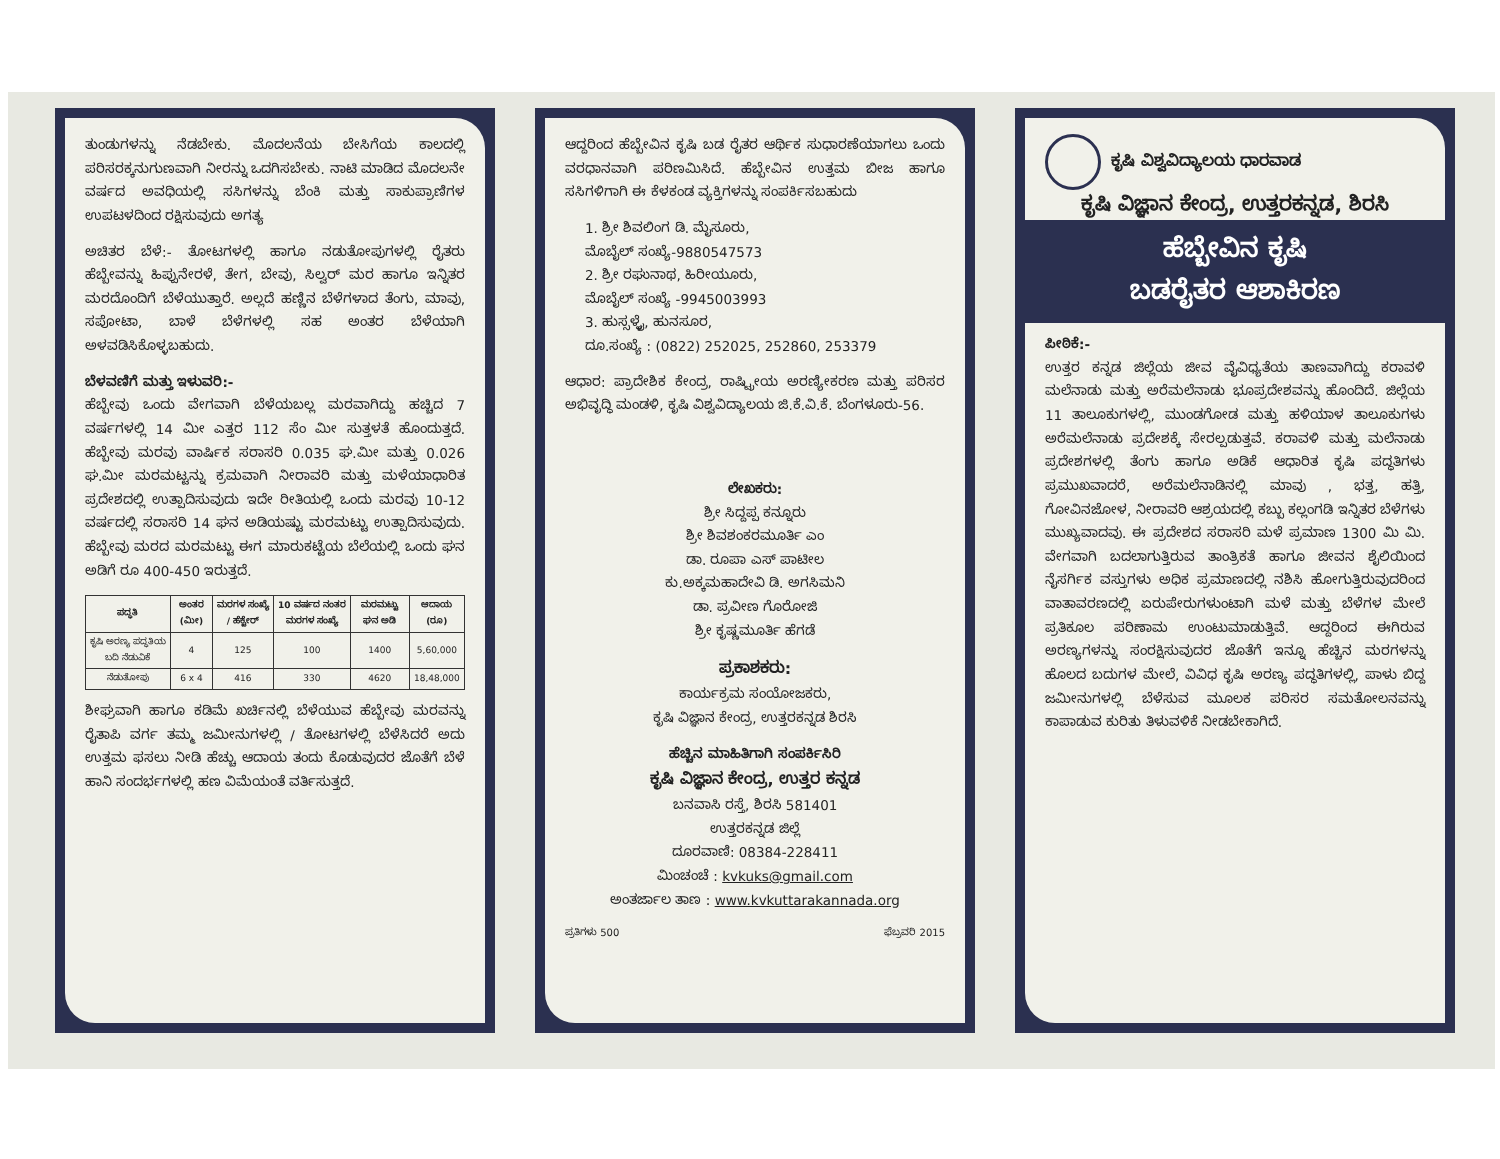ತುಂಡುಗಳನ್ನು ನೆಡಬೇಕು. ಮೊದಲನೆಯ ಬೇಸಿಗೆಯ ಕಾಲದಲ್ಲಿ ಪರಿಸರಕ್ಕನುಗುಣವಾಗಿ ನೀರನ್ನು ಒದಗಿಸಬೇಕು. ನಾಟಿ ಮಾಡಿದ ಮೊದಲನೇ ವರ್ಷದ ಅವಧಿಯಲ್ಲಿ ಸಸಿಗಳನ್ನು ಬೆಂಕಿ ಮತ್ತು ಸಾಕುಪ್ರಾಣಿಗಳ ಉಪಟಳದಿಂದ ರಕ್ಷಿಸುವುದು ಅಗತ್ಯ
ಅಚಿತರ ಬೆಳೆ:- ತೋಟಗಳಲ್ಲಿ ಹಾಗೂ ನಡುತೋಪುಗಳಲ್ಲಿ ರೈತರು ಹೆಬ್ಬೇವನ್ನು ಹಿಪ್ಪುನೇರಳೆ, ತೇಗ, ಬೇವು, ಸಿಲ್ವರ್ ಮರ ಹಾಗೂ ಇನ್ನಿತರ ಮರದೊಂದಿಗೆ ಬೆಳೆಯುತ್ತಾರೆ. ಅಲ್ಲದೆ ಹಣ್ಣಿನ ಬೆಳೆಗಳಾದ ತೆಂಗು, ಮಾವು, ಸಪೋಟಾ, ಬಾಳೆ ಬೆಳೆಗಳಲ್ಲಿ ಸಹ ಅಂತರ ಬೆಳೆಯಾಗಿ ಅಳವಡಿಸಿಕೊಳ್ಳಬಹುದು.
ಬೆಳವಣಿಗೆ ಮತ್ತು ಇಳುವರಿ:-
ಹೆಬ್ಬೇವು ಒಂದು ವೇಗವಾಗಿ ಬೆಳೆಯಬಲ್ಲ ಮರವಾಗಿದ್ದು ಹಚ್ಚಿದ 7 ವರ್ಷಗಳಲ್ಲಿ 14 ಮೀ ಎತ್ತರ 112 ಸೆಂ ಮೀ ಸುತ್ತಳತೆ ಹೊಂದುತ್ತದೆ. ಹೆಬ್ಬೇವು ಮರವು ವಾರ್ಷಿಕ ಸರಾಸರಿ 0.035 ಘ.ಮೀ ಮತ್ತು 0.026 ಘ.ಮೀ ಮರಮಟ್ಟನ್ನು ಕ್ರಮವಾಗಿ ನೀರಾವರಿ ಮತ್ತು ಮಳೆಯಾಧಾರಿತ ಪ್ರದೇಶದಲ್ಲಿ ಉತ್ಪಾದಿಸುವುದು ಇದೇ ರೀತಿಯಲ್ಲಿ ಒಂದು ಮರವು 10-12 ವರ್ಷದಲ್ಲಿ ಸರಾಸರಿ 14 ಘನ ಅಡಿಯಷ್ಟು ಮರಮಟ್ಟು ಉತ್ಪಾದಿಸುವುದು. ಹೆಬ್ಬೇವು ಮರದ ಮರಮಟ್ಟು ಈಗ ಮಾರುಕಟ್ಟೆಯ ಬೆಲೆಯಲ್ಲಿ ಒಂದು ಘನ ಅಡಿಗೆ ರೂ 400-450 ಇರುತ್ತದೆ.
| ಪದ್ಧತಿ | ಅಂತರ (ಮೀ) | ಮರಗಳ ಸಂಖ್ಯೆ / ಹೆಕ್ಟೇರ್ | 10 ವರ್ಷದ ನಂತರ ಮರಗಳ ಸಂಖ್ಯೆ | ಮರಮಟ್ಟು ಘನ ಅಡಿ | ಆದಾಯ (ರೂ) |
| --- | --- | --- | --- | --- | --- |
| ಕೃಷಿ ಅರಣ್ಯ ಪದ್ಧತಿಯ ಬದಿ ನೆಡುವಿಕೆ | 4 | 125 | 100 | 1400 | 5,60,000 |
| ನೆಡುತೋಪು | 6 x 4 | 416 | 330 | 4620 | 18,48,000 |
ಶೀಘ್ರವಾಗಿ ಹಾಗೂ ಕಡಿಮೆ ಖರ್ಚಿನಲ್ಲಿ ಬೆಳೆಯುವ ಹೆಬ್ಬೇವು ಮರವನ್ನು ರೈತಾಪಿ ವರ್ಗ ತಮ್ಮ ಜಮೀನುಗಳಲ್ಲಿ / ತೋಟಗಳಲ್ಲಿ ಬೆಳೆಸಿದರೆ ಅದು ಉತ್ತಮ ಫಸಲು ನೀಡಿ ಹೆಚ್ಚು ಆದಾಯ ತಂದು ಕೊಡುವುದರ ಜೊತೆಗೆ ಬೆಳೆ ಹಾನಿ ಸಂದರ್ಭಗಳಲ್ಲಿ ಹಣ ವಿಮೆಯಂತೆ ವರ್ತಿಸುತ್ತದೆ.
ಆದ್ದರಿಂದ ಹೆಬ್ಬೇವಿನ ಕೃಷಿ ಬಡ ರೈತರ ಆರ್ಥಿಕ ಸುಧಾರಣೆಯಾಗಲು ಒಂದು ವರಧಾನವಾಗಿ ಪರಿಣಮಿಸಿದೆ. ಹೆಬ್ಬೇವಿನ ಉತ್ತಮ ಬೀಜ ಹಾಗೂ ಸಸಿಗಳಿಗಾಗಿ ಈ ಕೆಳಕಂಡ ವ್ಯಕ್ತಿಗಳನ್ನು ಸಂಪರ್ಕಿಸಬಹುದು
1. ಶ್ರೀ ಶಿವಲಿಂಗ ಡಿ. ಮೈಸೂರು,
ಮೊಬೈಲ್ ಸಂಖ್ಯೆ-9880547573
2. ಶ್ರೀ ರಘುನಾಥ, ಹಿರೀಯೂರು,
ಮೊಬೈಲ್ ಸಂಖ್ಯೆ -9945003993
3. ಹುಸ್ಸಳ್ಳೈ, ಹುನಸೂರ,
ದೂ.ಸಂಖ್ಯೆ : (0822) 252025, 252860, 253379
ಆಧಾರ: ಪ್ರಾದೇಶಿಕ ಕೇಂದ್ರ, ರಾಷ್ಟ್ರೀಯ ಅರಣ್ಯೀಕರಣ ಮತ್ತು ಪರಿಸರ ಅಭಿವೃದ್ಧಿ ಮಂಡಳಿ, ಕೃಷಿ ವಿಶ್ವವಿದ್ಯಾಲಯ ಜಿ.ಕೆ.ವಿ.ಕೆ. ಬೆಂಗಳೂರು-56.
ಲೇಖಕರು:
ಶ್ರೀ ಸಿದ್ದಪ್ಪ ಕನ್ನೂರು
ಶ್ರೀ ಶಿವಶಂಕರಮೂರ್ತಿ ಎಂ
ಡಾ. ರೂಪಾ ಎಸ್ ಪಾಟೀಲ
ಕು.ಅಕ್ಕಮಹಾದೇವಿ ಡಿ. ಅಗಸಿಮನಿ
ಡಾ. ಪ್ರವೀಣ ಗೊರೋಜಿ
ಶ್ರೀ ಕೃಷ್ಣಮೂರ್ತಿ ಹೆಗಡೆ
ಪ್ರಕಾಶಕರು:
ಕಾರ್ಯಕ್ರಮ ಸಂಯೋಜಕರು,
ಕೃಷಿ ವಿಜ್ಞಾನ ಕೇಂದ್ರ, ಉತ್ತರಕನ್ನಡ ಶಿರಸಿ
ಹೆಚ್ಚಿನ ಮಾಹಿತಿಗಾಗಿ ಸಂಪರ್ಕಿಸಿರಿ
ಕೃಷಿ ವಿಜ್ಞಾನ ಕೇಂದ್ರ, ಉತ್ತರ ಕನ್ನಡ
ಬನವಾಸಿ ರಸ್ತೆ, ಶಿರಸಿ 581401
ಉತ್ತರಕನ್ನಡ ಜಿಲ್ಲೆ
ದೂರವಾಣಿ: 08384-228411
ಮಿಂಚಂಚೆ : kvkuks@gmail.com
ಅಂತರ್ಜಾಲ ತಾಣ : www.kvkuttarakannada.org
ಪ್ರತಿಗಳು 500 ಫೆಬ್ರವರಿ 2015
ಕೃಷಿ ವಿಶ್ವವಿದ್ಯಾಲಯ ಧಾರವಾಡ
ಕೃಷಿ ವಿಜ್ಞಾನ ಕೇಂದ್ರ, ಉತ್ತರಕನ್ನಡ, ಶಿರಸಿ
ಹೆಬ್ಬೇವಿನ ಕೃಷಿ
ಬಡರೈತರ ಆಶಾಕಿರಣ
ಪೀಠಿಕೆ:-
ಉತ್ತರ ಕನ್ನಡ ಜಿಲ್ಲೆಯ ಜೀವ ವೈವಿಧ್ಯತೆಯ ತಾಣವಾಗಿದ್ದು ಕರಾವಳಿ ಮಲೆನಾಡು ಮತ್ತು ಅರೆಮಲೆನಾಡು ಭೂಪ್ರದೇಶವನ್ನು ಹೊಂದಿದೆ. ಜಿಲ್ಲೆಯ 11 ತಾಲೂಕುಗಳಲ್ಲಿ, ಮುಂಡಗೋಡ ಮತ್ತು ಹಳಿಯಾಳ ತಾಲೂಕುಗಳು ಅರೆಮಲೆನಾಡು ಪ್ರದೇಶಕ್ಕೆ ಸೇರಲ್ಪಡುತ್ತವೆ. ಕರಾವಳಿ ಮತ್ತು ಮಲೆನಾಡು ಪ್ರದೇಶಗಳಲ್ಲಿ ತೆಂಗು ಹಾಗೂ ಅಡಿಕೆ ಆಧಾರಿತ ಕೃಷಿ ಪದ್ಧತಿಗಳು ಪ್ರಮುಖವಾದರೆ, ಅರೆಮಲೆನಾಡಿನಲ್ಲಿ ಮಾವು , ಭತ್ತ, ಹತ್ತಿ, ಗೋವಿನಜೋಳ, ನೀರಾವರಿ ಆಶ್ರಯದಲ್ಲಿ ಕಬ್ಬು ಕಲ್ಲಂಗಡಿ ಇನ್ನಿತರ ಬೆಳೆಗಳು ಮುಖ್ಯವಾದವು. ಈ ಪ್ರದೇಶದ ಸರಾಸರಿ ಮಳೆ ಪ್ರಮಾಣ 1300 ಮಿ ಮಿ. ವೇಗವಾಗಿ ಬದಲಾಗುತ್ತಿರುವ ತಾಂತ್ರಿಕತೆ ಹಾಗೂ ಜೀವನ ಶೈಲಿಯಿಂದ ನೈಸರ್ಗಿಕ ವಸ್ತುಗಳು ಅಧಿಕ ಪ್ರಮಾಣದಲ್ಲಿ ನಶಿಸಿ ಹೋಗುತ್ತಿರುವುದರಿಂದ ವಾತಾವರಣದಲ್ಲಿ ಏರುಪೇರುಗಳುಂಟಾಗಿ ಮಳೆ ಮತ್ತು ಬೆಳೆಗಳ ಮೇಲೆ ಪ್ರತಿಕೂಲ ಪರಿಣಾಮ ಉಂಟುಮಾಡುತ್ತಿವೆ. ಆದ್ದರಿಂದ ಈಗಿರುವ ಅರಣ್ಯಗಳನ್ನು ಸಂರಕ್ಷಿಸುವುದರ ಜೊತೆಗೆ ಇನ್ನೂ ಹೆಚ್ಚಿನ ಮರಗಳನ್ನು ಹೊಲದ ಬದುಗಳ ಮೇಲೆ, ವಿವಿಧ ಕೃಷಿ ಅರಣ್ಯ ಪದ್ಧತಿಗಳಲ್ಲಿ, ಪಾಳು ಬಿದ್ದ ಜಮೀನುಗಳಲ್ಲಿ ಬೆಳೆಸುವ ಮೂಲಕ ಪರಿಸರ ಸಮತೋಲನವನ್ನು ಕಾಪಾಡುವ ಕುರಿತು ತಿಳುವಳಿಕೆ ನೀಡಬೇಕಾಗಿದೆ.